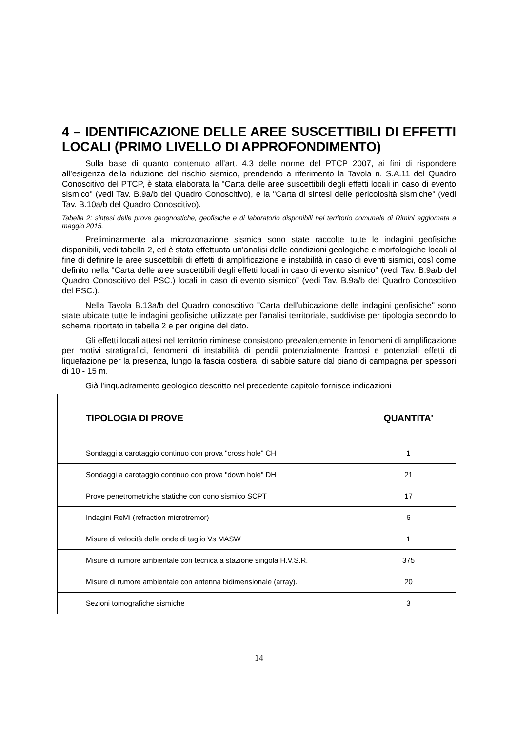4 – IDENTIFICAZIONE DELLE AREE SUSCETTIBILI DI EFFETTI LOCALI (PRIMO LIVELLO DI APPROFONDIMENTO)
Sulla base di quanto contenuto all’art. 4.3 delle norme del PTCP 2007, ai fini di rispondere all’esigenza della riduzione del rischio sismico, prendendo a riferimento la Tavola n. S.A.11 del Quadro Conoscitivo del PTCP, è stata elaborata la "Carta delle aree suscettibili degli effetti locali in caso di evento sismico" (vedi Tav. B.9a/b del Quadro Conoscitivo), e la "Carta di sintesi delle pericolosità sismiche" (vedi Tav. B.10a/b del Quadro Conoscitivo).
Tabella 2: sintesi delle prove geognostiche, geofisiche e di laboratorio disponibili nel territorio comunale di Rimini aggiornata a maggio 2015.
Preliminarmente alla microzonazione sismica sono state raccolte tutte le indagini geofisiche disponibili, vedi tabella 2, ed è stata effettuata un’analisi delle condizioni geologiche e morfologiche locali al fine di definire le aree suscettibili di effetti di amplificazione e instabilità in caso di eventi sismici, così come definito nella "Carta delle aree suscettibili degli effetti locali in caso di evento sismico" (vedi Tav. B.9a/b del Quadro Conoscitivo del PSC.) locali in caso di evento sismico" (vedi Tav. B.9a/b del Quadro Conoscitivo del PSC.).
Nella Tavola B.13a/b del Quadro conoscitivo "Carta dell'ubicazione delle indagini geofisiche" sono state ubicate tutte le indagini geofisiche utilizzate per l'analisi territoriale, suddivise per tipologia secondo lo schema riportato in tabella 2 e per origine del dato.
Gli effetti locali attesi nel territorio riminese consistono prevalentemente in fenomeni di amplificazione per motivi stratigrafici, fenomeni di instabilità di pendii potenzialmente franosi e potenziali effetti di liquefazione per la presenza, lungo la fascia costiera, di sabbie sature dal piano di campagna per spessori di 10 - 15 m.
Già l’inquadramento geologico descritto nel precedente capitolo fornisce indicazioni
| TIPOLOGIA DI PROVE | QUANTITA' |
| --- | --- |
| Sondaggi a carotaggio continuo con prova "cross hole" CH | 1 |
| Sondaggi a carotaggio continuo con prova "down hole" DH | 21 |
| Prove penetrometriche statiche con cono sismico SCPT | 17 |
| Indagini ReMi (refraction microtremor) | 6 |
| Misure di velocità delle onde di taglio Vs MASW | 1 |
| Misure di rumore ambientale con tecnica a stazione singola H.V.S.R. | 375 |
| Misure di rumore ambientale con antenna bidimensionale (array). | 20 |
| Sezioni tomografiche sismiche | 3 |
14